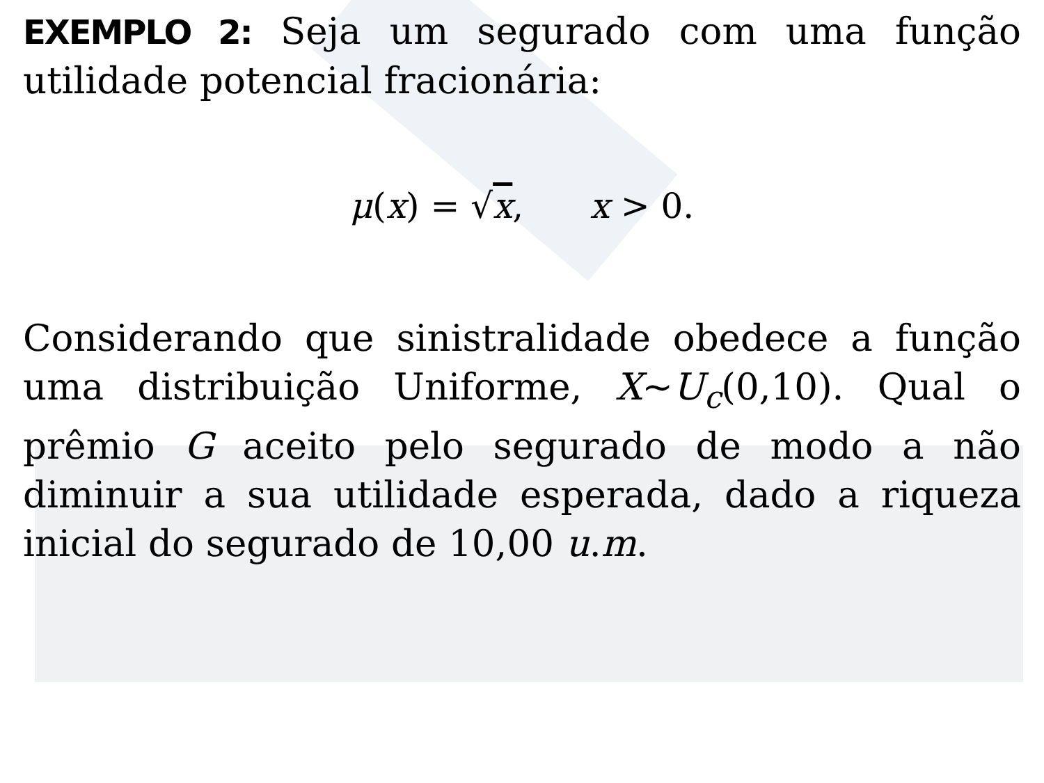EXEMPLO 2: Seja um segurado com uma função utilidade potencial fracionária:
μ(x) = √x, x > 0.
Considerando que sinistralidade obedece a função uma distribuição Uniforme, X~U<sub>c</sub>(0,10). Qual o prêmio G aceito pelo segurado de modo a não diminuir a sua utilidade esperada, dado a riqueza inicial do segurado de 10,00 u.m.